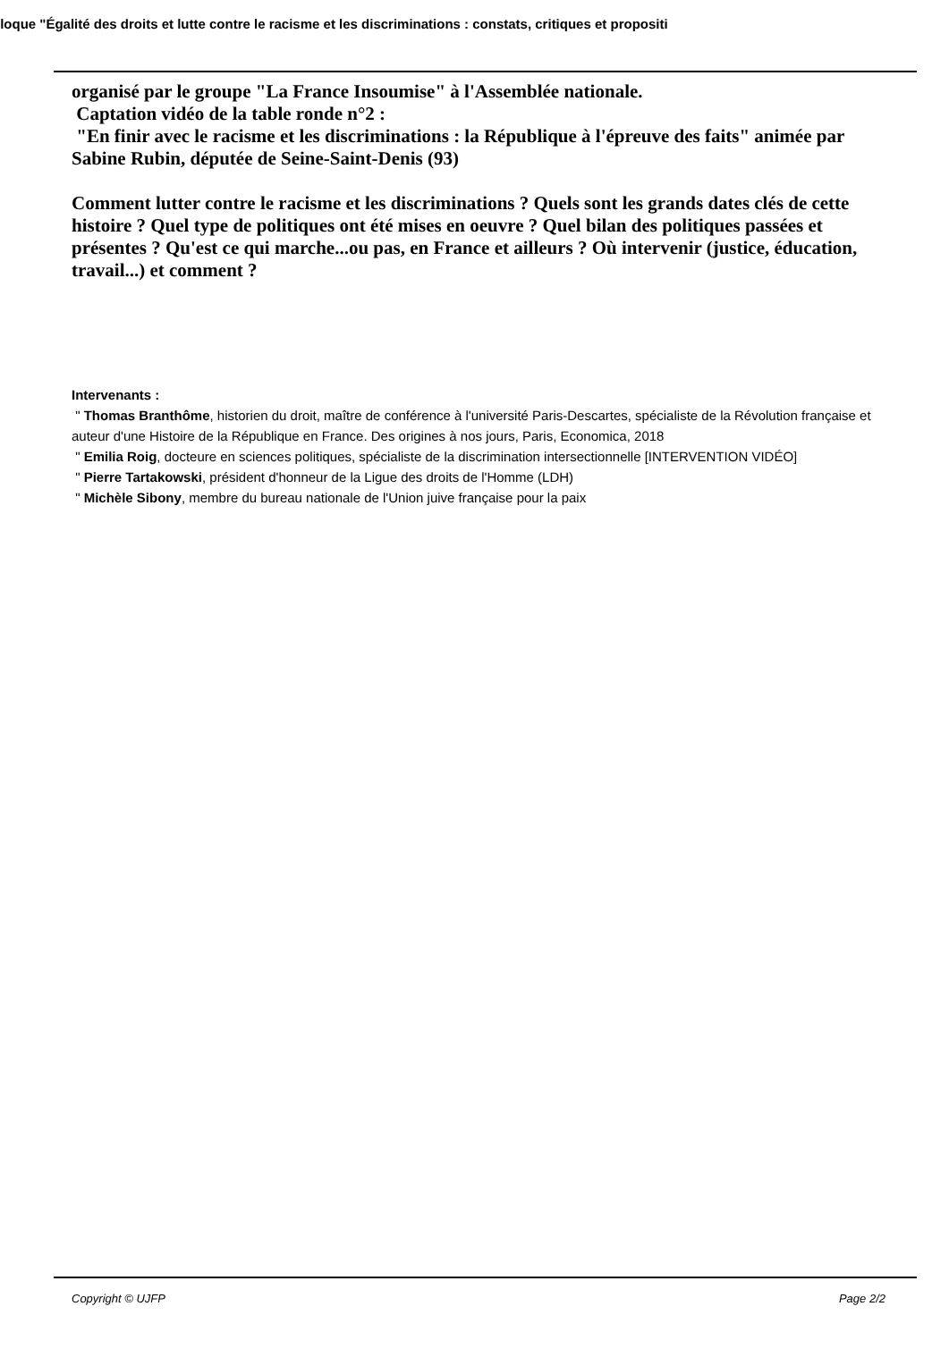lloque "Égalité des droits et lutte contre le racisme et les discriminations : constats, critiques et propositi
organisé par le groupe "La France Insoumise" à l'Assemblée nationale.
Captation vidéo de la table ronde n°2 :
"En finir avec le racisme et les discriminations : la République à l'épreuve des faits" animée par Sabine Rubin, députée de Seine-Saint-Denis (93)
Comment lutter contre le racisme et les discriminations ? Quels sont les grands dates clés de cette histoire ? Quel type de politiques ont été mises en oeuvre ? Quel bilan des politiques passées et présentes ? Qu'est ce qui marche...ou pas, en France et ailleurs ? Où intervenir (justice, éducation, travail...) et comment ?
Intervenants :
" Thomas Branthôme, historien du droit, maître de conférence à l'université Paris-Descartes, spécialiste de la Révolution française et auteur d'une Histoire de la République en France. Des origines à nos jours, Paris, Economica, 2018
" Emilia Roig, docteure en sciences politiques, spécialiste de la discrimination intersectionnelle [INTERVENTION VIDÉO]
" Pierre Tartakowski, président d'honneur de la Ligue des droits de l'Homme (LDH)
" Michèle Sibony, membre du bureau nationale de l'Union juive française pour la paix
Copyright © UJFP Page 2/2